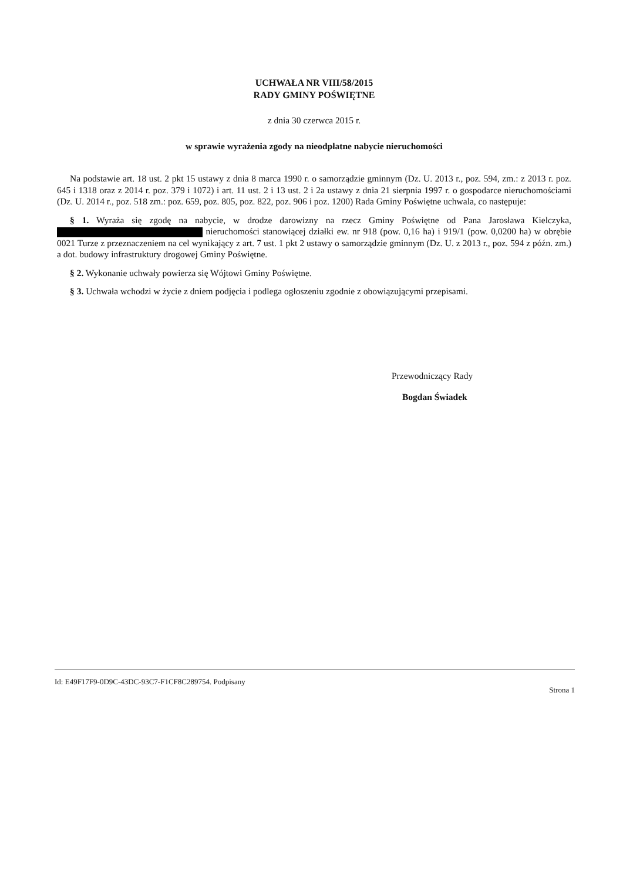UCHWAŁA NR VIII/58/2015
RADY GMINY POŚWIĘTNE
z dnia 30 czerwca 2015 r.
w sprawie wyrażenia zgody na nieodpłatne nabycie nieruchomości
Na podstawie art. 18 ust. 2 pkt 15 ustawy z dnia 8 marca 1990 r. o samorządzie gminnym (Dz. U. 2013 r., poz. 594, zm.: z 2013 r. poz. 645 i 1318 oraz z 2014 r. poz. 379 i 1072) i art. 11 ust. 2 i 13 ust. 2 i 2a ustawy z dnia 21 sierpnia 1997 r. o gospodarce nieruchomościami (Dz. U. 2014 r., poz. 518 zm.: poz. 659, poz. 805, poz. 822, poz. 906 i poz. 1200) Rada Gminy Poświętne uchwala, co następuje:
§ 1. Wyraża się zgodę na nabycie, w drodze darowizny na rzecz Gminy Poświętne od Pana Jarosława Kielczyka, nieruchomości stanowiącej działki ew. nr 918 (pow. 0,16 ha) i 919/1 (pow. 0,0200 ha) w obrębie 0021 Turze z przeznaczeniem na cel wynikający z art. 7 ust. 1 pkt 2 ustawy o samorządzie gminnym (Dz. U. z 2013 r., poz. 594 z późn. zm.) a dot. budowy infrastruktury drogowej Gminy Poświętne.
§ 2. Wykonanie uchwały powierza się Wójtowi Gminy Poświętne.
§ 3. Uchwała wchodzi w życie z dniem podjęcia i podlega ogłoszeniu zgodnie z obowiązującymi przepisami.
Przewodniczący Rady
Bogdan Świadek
Id: E49F17F9-0D9C-43DC-93C7-F1CF8C289754. Podpisany Strona 1